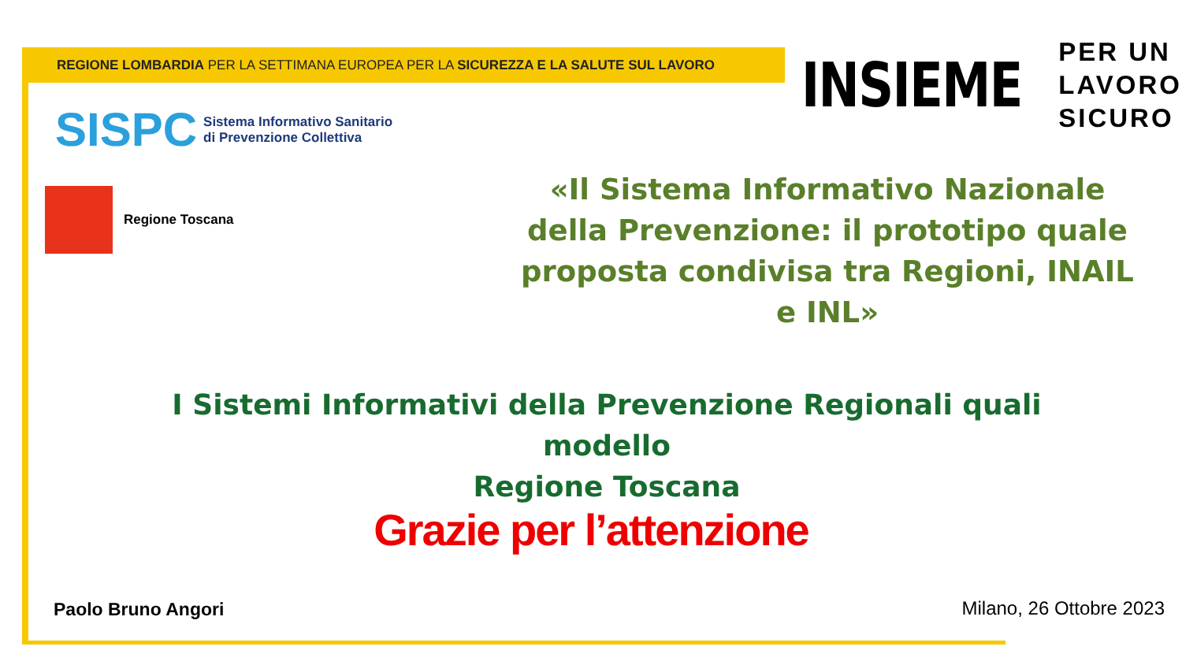REGIONE LOMBARDIA PER LA SETTIMANA EUROPEA PER LA SICUREZZA E LA SALUTE SUL LAVORO
INSIEME
PER UN
LAVORO
SICURO
SISPC
Sistema Informativo Sanitario
di Prevenzione Collettiva
Regione Toscana
«Il Sistema Informativo Nazionale della Prevenzione: il prototipo quale proposta condivisa tra Regioni, INAIL e INL»
I Sistemi Informativi della Prevenzione Regionali quali modello
Regione Toscana
Grazie per l’attenzione
Paolo Bruno Angori Milano, 26 Ottobre 2023